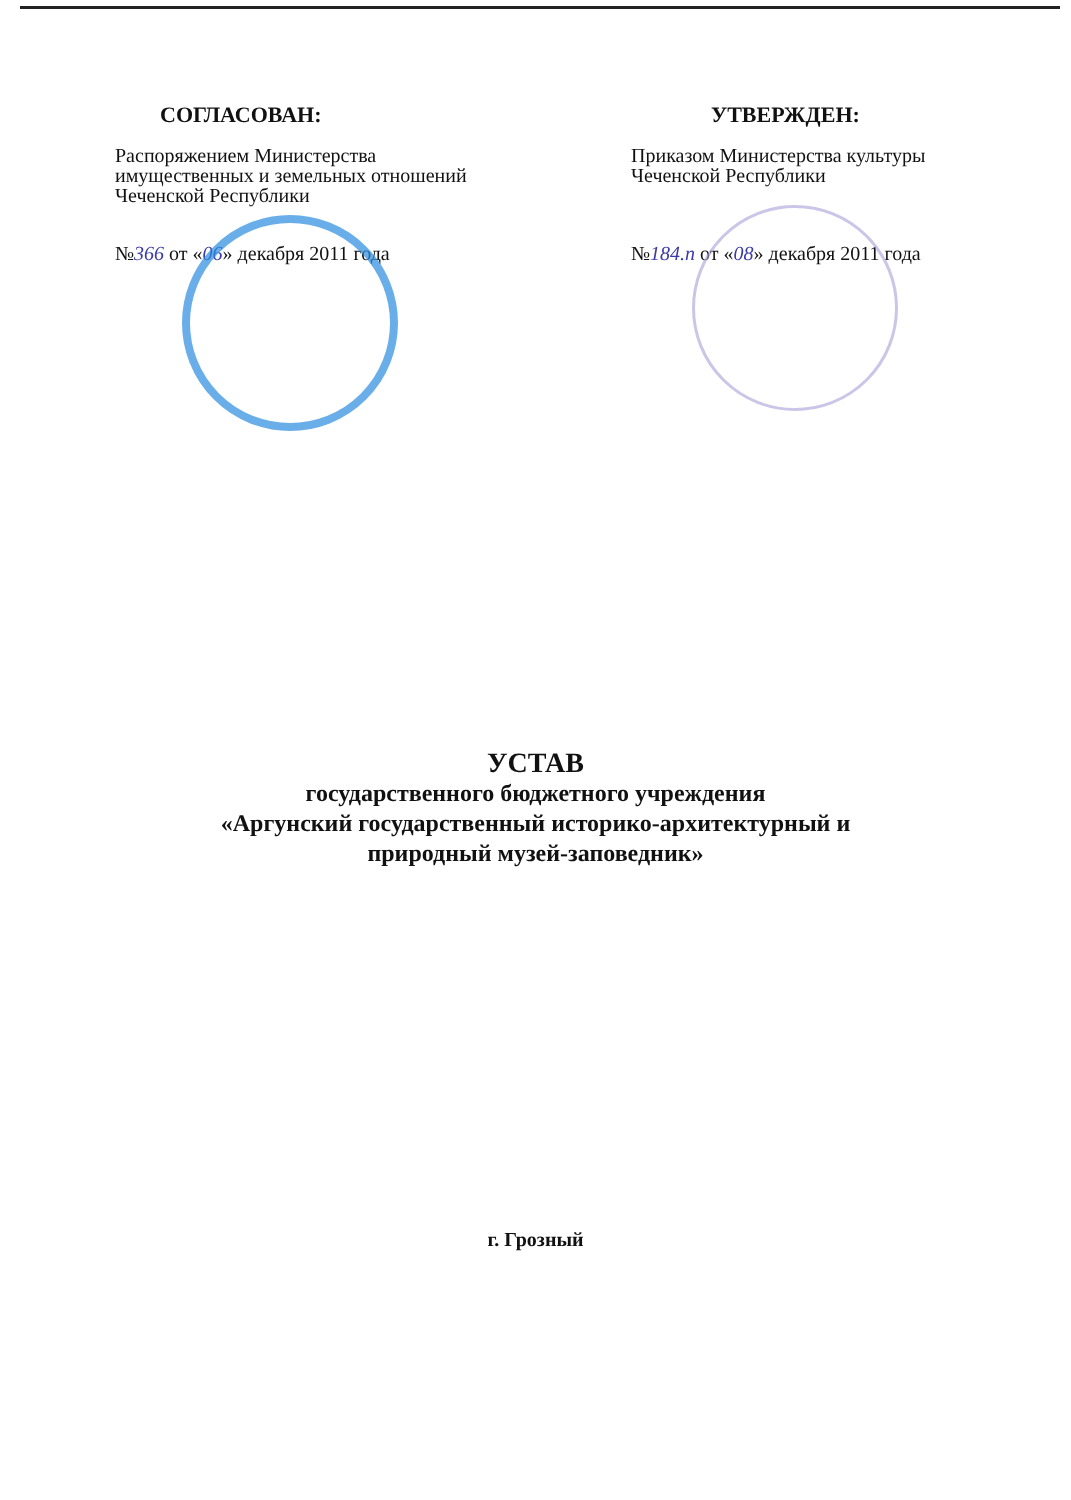СОГЛАСОВАН:
Распоряжением Министерства имущественных и земельных отношений Чеченской Республики
№366 от «06» декабря 2011 года
УТВЕРЖДЕН:
Приказом Министерства культуры Чеченской Республики
№184.п от «08» декабря 2011 года
УСТАВ
государственного бюджетного учреждения
«Аргунский государственный историко-архитектурный и
природный музей-заповедник»
г. Грозный